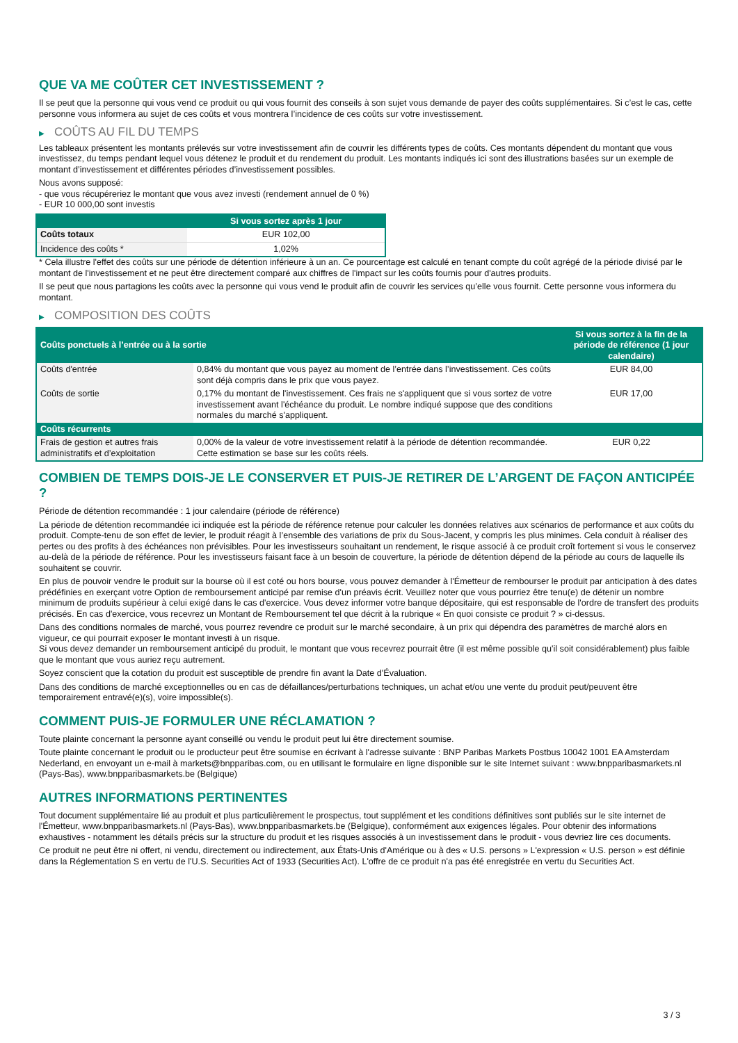QUE VA ME COÛTER CET INVESTISSEMENT ?
Il se peut que la personne qui vous vend ce produit ou qui vous fournit des conseils à son sujet vous demande de payer des coûts supplémentaires. Si c’est le cas, cette personne vous informera au sujet de ces coûts et vous montrera l’incidence de ces coûts sur votre investissement.
▶ COÛTS AU FIL DU TEMPS
Les tableaux présentent les montants prélevés sur votre investissement afin de couvrir les différents types de coûts. Ces montants dépendent du montant que vous investissez, du temps pendant lequel vous détenez le produit et du rendement du produit. Les montants indiqués ici sont des illustrations basées sur un exemple de montant d’investissement et différentes périodes d’investissement possibles.
Nous avons supposé:
- que vous récupéreriez le montant que vous avez investi (rendement annuel de 0 %)
- EUR 10 000,00 sont investis
| | Si vous sortez après 1 jour |
| --- | --- |
| Coûts totaux | EUR 102,00 |
| Incidence des coûts * | 1,02% |
* Cela illustre l'effet des coûts sur une période de détention inférieure à un an. Ce pourcentage est calculé en tenant compte du coût agrégé de la période divisé par le montant de l'investissement et ne peut être directement comparé aux chiffres de l'impact sur les coûts fournis pour d'autres produits.
Il se peut que nous partagions les coûts avec la personne qui vous vend le produit afin de couvrir les services qu’elle vous fournit. Cette personne vous informera du montant.
▶ COMPOSITION DES COÛTS
| Coûts ponctuels à l’entrée ou à la sortie | | Si vous sortez à la fin de la période de référence (1 jour calendaire) |
| --- | --- | --- |
| Coûts d'entrée | 0,84% du montant que vous payez au moment de l’entrée dans l’investissement. Ces coûts sont déjà compris dans le prix que vous payez. | EUR 84,00 |
| Coûts de sortie | 0,17% du montant de l'investissement. Ces frais ne s'appliquent que si vous sortez de votre investissement avant l'échéance du produit. Le nombre indiqué suppose que des conditions normales du marché s'appliquent. | EUR 17,00 |
| Coûts récurrents | | |
| Frais de gestion et autres frais administratifs et d’exploitation | 0,00% de la valeur de votre investissement relatif à la période de détention recommandée. Cette estimation se base sur les coûts réels. | EUR 0,22 |
COMBIEN DE TEMPS DOIS-JE LE CONSERVER ET PUIS-JE RETIRER DE L’ARGENT DE FAÇON ANTICIPÉE ?
Période de détention recommandée : 1 jour calendaire (période de référence)
La période de détention recommandée ici indiquée est la période de référence retenue pour calculer les données relatives aux scénarios de performance et aux coûts du produit. Compte-tenu de son effet de levier, le produit réagit à l’ensemble des variations de prix du Sous-Jacent, y compris les plus minimes. Cela conduit à réaliser des pertes ou des profits à des échéances non prévisibles. Pour les investisseurs souhaitant un rendement, le risque associé à ce produit croît fortement si vous le conservez au-delà de la période de référence. Pour les investisseurs faisant face à un besoin de couverture, la période de détention dépend de la période au cours de laquelle ils souhaitent se couvrir.
En plus de pouvoir vendre le produit sur la bourse où il est coté ou hors bourse, vous pouvez demander à l'Émetteur de rembourser le produit par anticipation à des dates prédéfinies en exerçant votre Option de remboursement anticipé par remise d'un préavis écrit. Veuillez noter que vous pourriez être tenu(e) de détenir un nombre minimum de produits supérieur à celui exigé dans le cas d'exercice. Vous devez informer votre banque dépositaire, qui est responsable de l'ordre de transfert des produits précisés. En cas d'exercice, vous recevrez un Montant de Remboursement tel que décrit à la rubrique « En quoi consiste ce produit ? » ci-dessus.
Dans des conditions normales de marché, vous pourrez revendre ce produit sur le marché secondaire, à un prix qui dépendra des paramètres de marché alors en vigueur, ce qui pourrait exposer le montant investi à un risque.
Si vous devez demander un remboursement anticipé du produit, le montant que vous recevrez pourrait être (il est même possible qu'il soit considérablement) plus faible que le montant que vous auriez reçu autrement.
Soyez conscient que la cotation du produit est susceptible de prendre fin avant la Date d'Évaluation.
Dans des conditions de marché exceptionnelles ou en cas de défaillances/perturbations techniques, un achat et/ou une vente du produit peut/peuvent être temporairement entravé(e)(s), voire impossible(s).
COMMENT PUIS-JE FORMULER UNE RÉCLAMATION ?
Toute plainte concernant la personne ayant conseillé ou vendu le produit peut lui être directement soumise.
Toute plainte concernant le produit ou le producteur peut être soumise en écrivant à l'adresse suivante : BNP Paribas Markets Postbus 10042 1001 EA Amsterdam Nederland, en envoyant un e-mail à markets@bnpparibas.com, ou en utilisant le formulaire en ligne disponible sur le site Internet suivant : www.bnpparibasmarkets.nl (Pays-Bas), www.bnpparibasmarkets.be (Belgique)
AUTRES INFORMATIONS PERTINENTES
Tout document supplémentaire lié au produit et plus particulièrement le prospectus, tout supplément et les conditions définitives sont publiés sur le site internet de l'Émetteur, www.bnpparibasmarkets.nl (Pays-Bas), www.bnpparibasmarkets.be (Belgique), conformément aux exigences légales. Pour obtenir des informations exhaustives - notamment les détails précis sur la structure du produit et les risques associés à un investissement dans le produit - vous devriez lire ces documents.
Ce produit ne peut être ni offert, ni vendu, directement ou indirectement, aux États-Unis d'Amérique ou à des « U.S. persons » L'expression « U.S. person » est définie dans la Réglementation S en vertu de l'U.S. Securities Act of 1933 (Securities Act). L'offre de ce produit n'a pas été enregistrée en vertu du Securities Act.
3 / 3